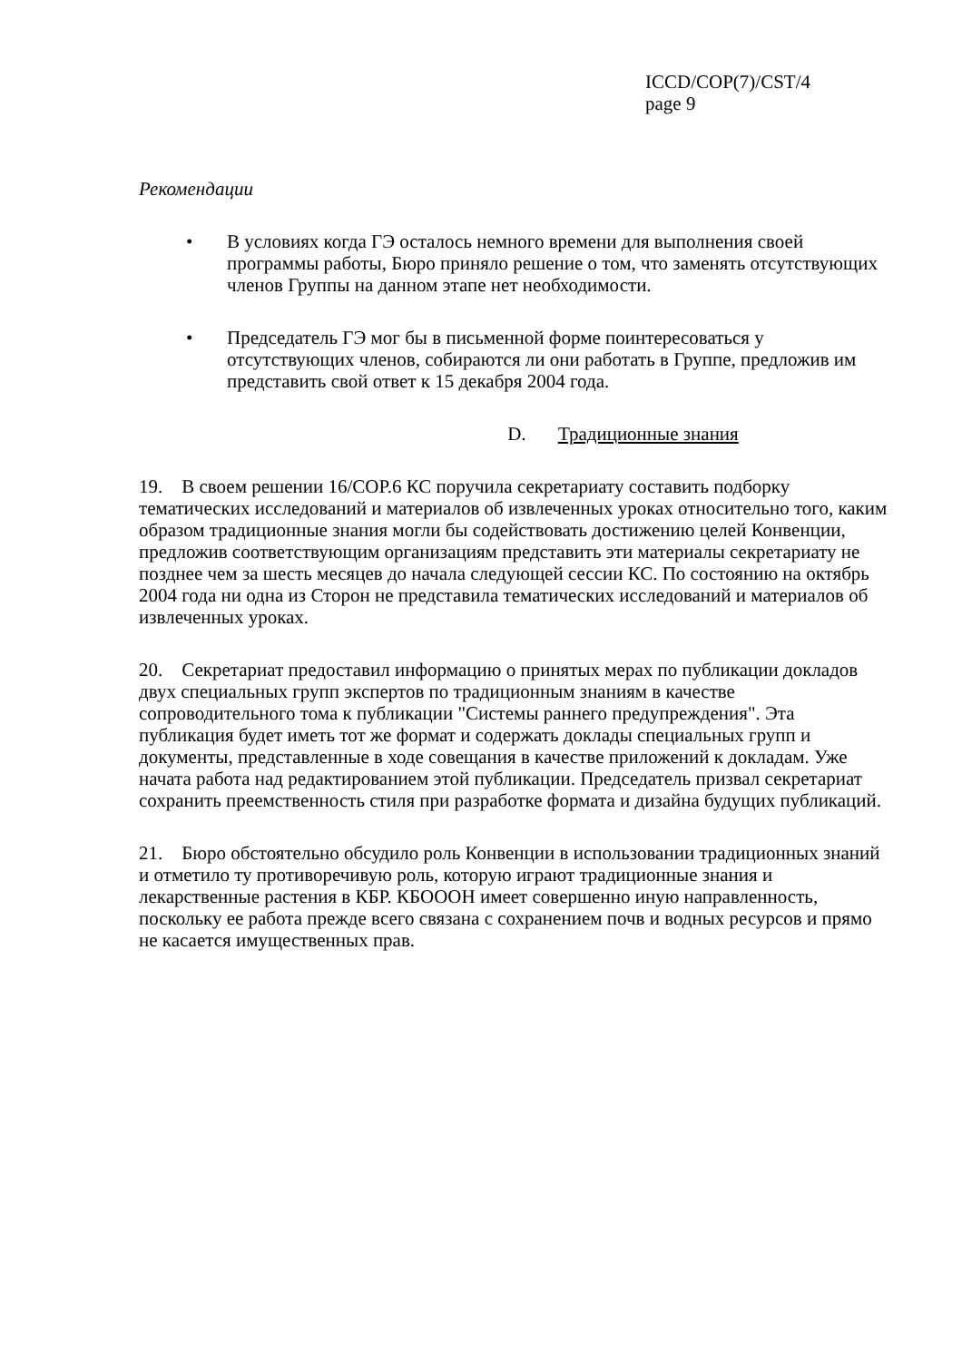ICCD/COP(7)/CST/4
page 9
Рекомендации
• В условиях когда ГЭ осталось немного времени для выполнения своей программы работы, Бюро приняло решение о том, что заменять отсутствующих членов Группы на данном этапе нет необходимости.
• Председатель ГЭ мог бы в письменной форме поинтересоваться у отсутствующих членов, собираются ли они работать в Группе, предложив им представить свой ответ к 15 декабря 2004 года.
D. Традиционные знания
19. В своем решении 16/COP.6 КС поручила секретариату составить подборку тематических исследований и материалов об извлеченных уроках относительно того, каким образом традиционные знания могли бы содействовать достижению целей Конвенции, предложив соответствующим организациям представить эти материалы секретариату не позднее чем за шесть месяцев до начала следующей сессии КС. По состоянию на октябрь 2004 года ни одна из Сторон не представила тематических исследований и материалов об извлеченных уроках.
20. Секретариат предоставил информацию о принятых мерах по публикации докладов двух специальных групп экспертов по традиционным знаниям в качестве сопроводительного тома к публикации "Системы раннего предупреждения". Эта публикация будет иметь тот же формат и содержать доклады специальных групп и документы, представленные в ходе совещания в качестве приложений к докладам. Уже начата работа над редактированием этой публикации. Председатель призвал секретариат сохранить преемственность стиля при разработке формата и дизайна будущих публикаций.
21. Бюро обстоятельно обсудило роль Конвенции в использовании традиционных знаний и отметило ту противоречивую роль, которую играют традиционные знания и лекарственные растения в КБР. КБОООН имеет совершенно иную направленность, поскольку ее работа прежде всего связана с сохранением почв и водных ресурсов и прямо не касается имущественных прав.